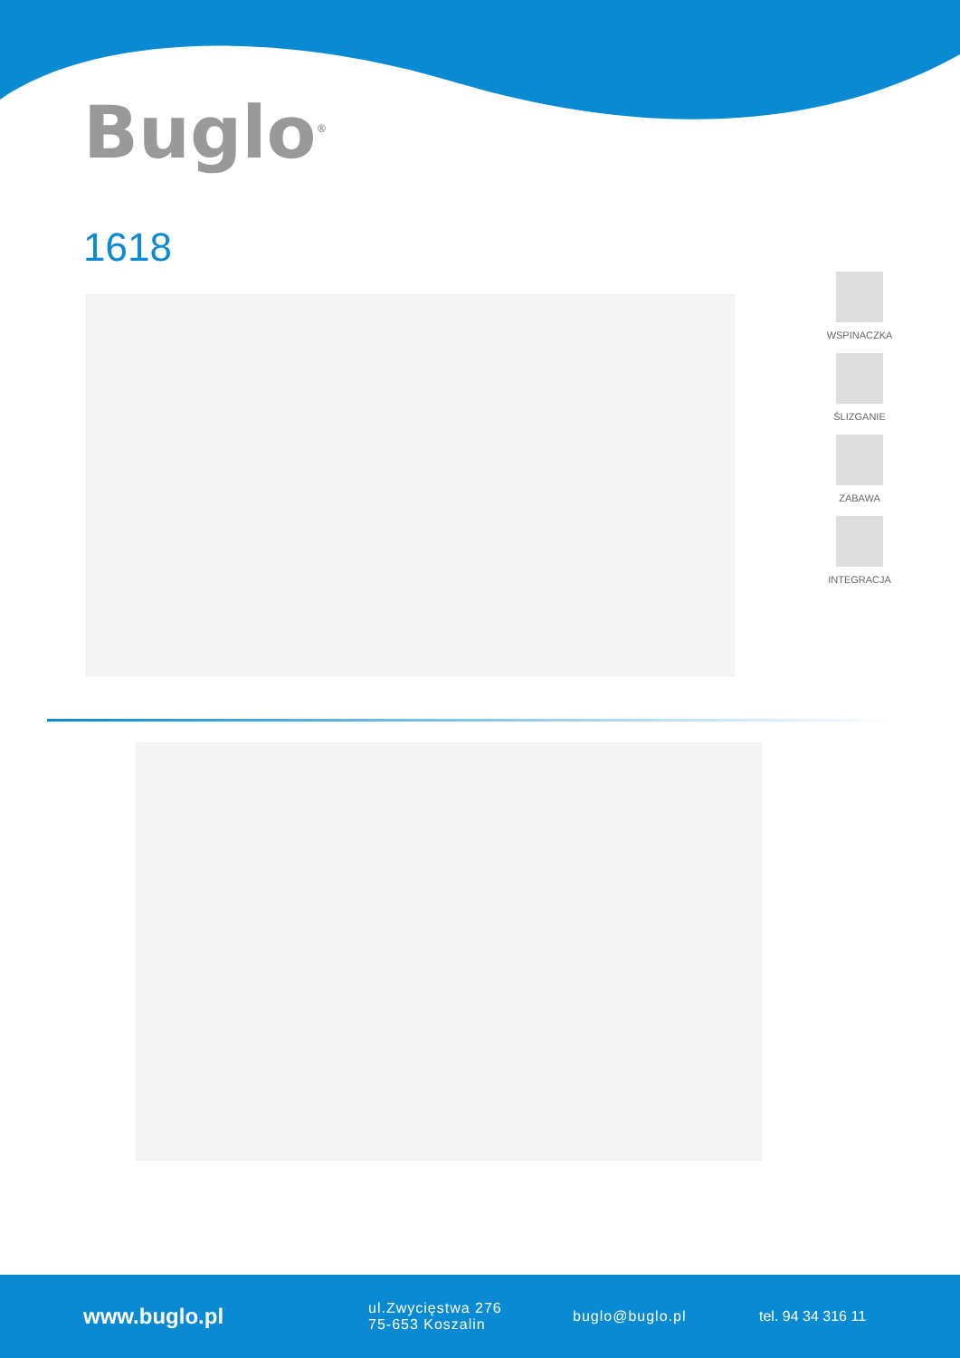Buglo<sup>®</sup>
1618
WSPINACZKA
ŚLIZGANIE
ZABAWA
INTEGRACJA
www.buglo.pl ul.Zwycięstwa 276
75-653 Koszalin buglo@buglo.pl tel. 94 34 316 11